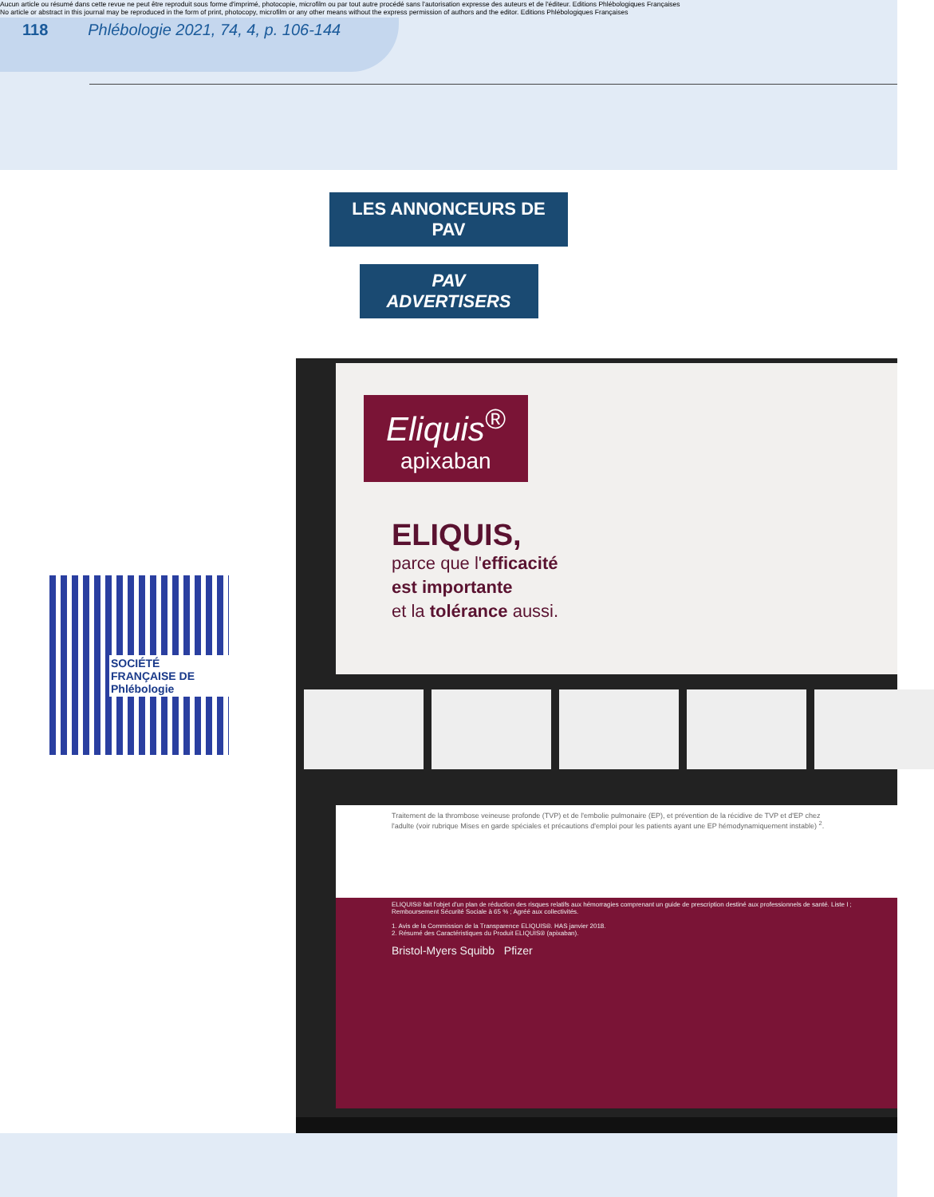Aucun article ou résumé dans cette revue ne peut être reproduit sous forme d'imprimé, photocopie, microfilm ou par tout autre procédé sans l'autorisation expresse des auteurs et de l'éditeur. Editions Phlébologiques Françaises
No article or abstract in this journal may be reproduced in the form of print, photocopy, microfilm or any other means without the express permission of authors and the editor. Editions Phlébologiques Françaises
118 Phlébologie 2021, 74, 4, p. 106-144
LES ANNONCEURS DE PAV
PAV ADVERTISERS
SOCIÉTÉ FRANÇAISE DE
Phlébologie
Eliquis<sup>®</sup>
apixaban
ELIQUIS,
parce que l'efficacité
est importante
et la tolérance aussi.
ELIQUIS® fait l'objet d'un plan de réduction des risques relatifs aux hémorragies comprenant un guide de prescription destiné aux professionnels de santé. Liste I ; Remboursement Sécurité Sociale à 65 % ; Agréé aux collectivités.
1. Avis de la Commission de la Transparence ELIQUIS®. HAS janvier 2018.
2. Résumé des Caractéristiques du Produit ELIQUIS® (apixaban).
Bristol-Myers Squibb Pfizer
Traitement de la thrombose veineuse profonde (TVP) et de l'embolie pulmonaire (EP), et prévention de la récidive de TVP et d'EP chez l'adulte (voir rubrique Mises en garde spéciales et précautions d'emploi pour les patients ayant une EP hémodynamiquement instable) <sup>2</sup>.